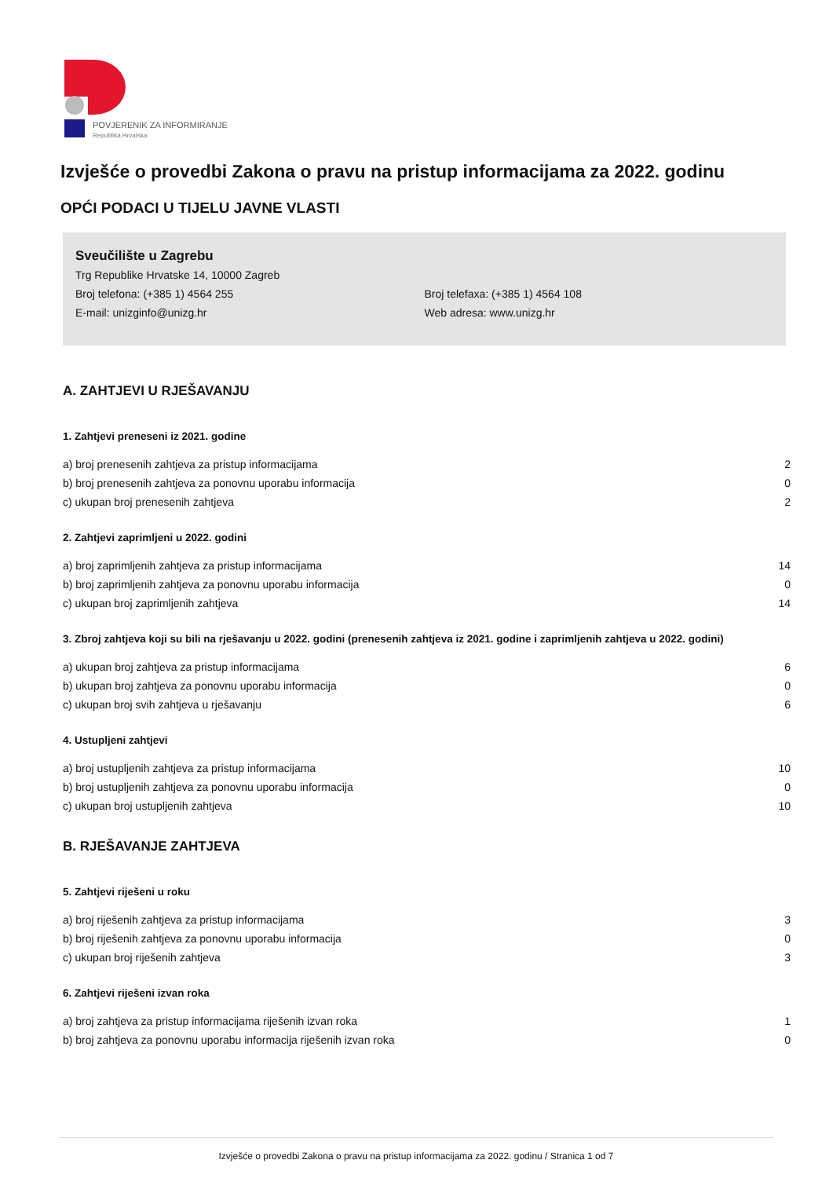POVJERENIK ZA INFORMIRANJE
Republika Hrvatska
Izvješće o provedbi Zakona o pravu na pristup informacijama za 2022. godinu
OPĆI PODACI U TIJELU JAVNE VLASTI
Sveučilište u Zagrebu
Trg Republike Hrvatske 14, 10000 Zagreb
Broj telefona: (+385 1) 4564 255 Broj telefaxa: (+385 1) 4564 108
E-mail: unizginfo@unizg.hr Web adresa: www.unizg.hr
A. ZAHTJEVI U RJEŠAVANJU
1. Zahtjevi preneseni iz 2021. godine
| a) broj prenesenih zahtjeva za pristup informacijama | 2 |
| b) broj prenesenih zahtjeva za ponovnu uporabu informacija | 0 |
| c) ukupan broj prenesenih zahtjeva | 2 |
2. Zahtjevi zaprimljeni u 2022. godini
| a) broj zaprimljenih zahtjeva za pristup informacijama | 14 |
| b) broj zaprimljenih zahtjeva za ponovnu uporabu informacija | 0 |
| c) ukupan broj zaprimljenih zahtjeva | 14 |
3. Zbroj zahtjeva koji su bili na rješavanju u 2022. godini (prenesenih zahtjeva iz 2021. godine i zaprimljenih zahtjeva u 2022. godini)
| a) ukupan broj zahtjeva za pristup informacijama | 6 |
| b) ukupan broj zahtjeva za ponovnu uporabu informacija | 0 |
| c) ukupan broj svih zahtjeva u rješavanju | 6 |
4. Ustupljeni zahtjevi
| a) broj ustupljenih zahtjeva za pristup informacijama | 10 |
| b) broj ustupljenih zahtjeva za ponovnu uporabu informacija | 0 |
| c) ukupan broj ustupljenih zahtjeva | 10 |
B. RJEŠAVANJE ZAHTJEVA
5. Zahtjevi riješeni u roku
| a) broj riješenih zahtjeva za pristup informacijama | 3 |
| b) broj riješenih zahtjeva za ponovnu uporabu informacija | 0 |
| c) ukupan broj riješenih zahtjeva | 3 |
6. Zahtjevi riješeni izvan roka
| a) broj zahtjeva za pristup informacijama riješenih izvan roka | 1 |
| b) broj zahtjeva za ponovnu uporabu informacija riješenih izvan roka | 0 |
Izvješće o provedbi Zakona o pravu na pristup informacijama za 2022. godinu / Stranica 1 od 7